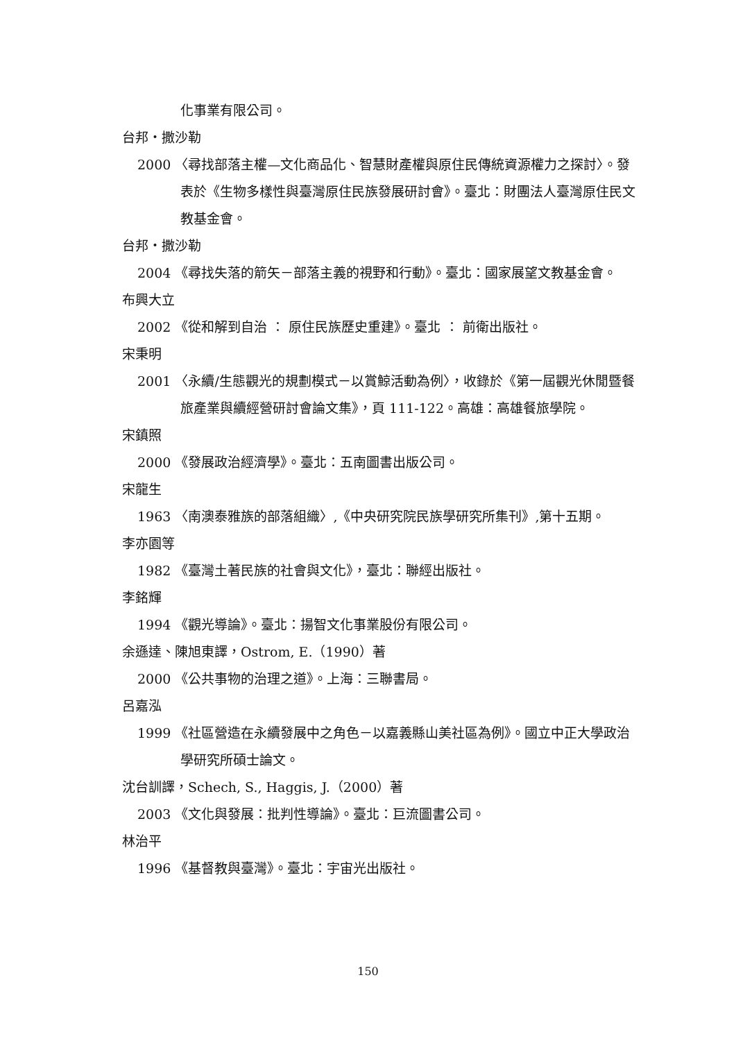化事業有限公司。
台邦・撒沙勒
2000 〈尋找部落主權—文化商品化、智慧財產權與原住民傳統資源權力之探討〉。發表於《生物多樣性與臺灣原住民族發展研討會》。臺北：財團法人臺灣原住民文教基金會。
台邦・撒沙勒
2004 《尋找失落的箭矢－部落主義的視野和行動》。臺北：國家展望文教基金會。
布興大立
2002 《從和解到自治 ： 原住民族歷史重建》。臺北 ： 前衛出版社。
宋秉明
2001 〈永續/生態觀光的規劃模式－以賞鯨活動為例〉，收錄於《第一屆觀光休閒暨餐旅產業與續經營研討會論文集》，頁 111-122。高雄：高雄餐旅學院。
宋鎮照
2000 《發展政治經濟學》。臺北：五南圖書出版公司。
宋龍生
1963 〈南澳泰雅族的部落組織〉,《中央研究院民族學研究所集刊》,第十五期。
李亦園等
1982 《臺灣土著民族的社會與文化》，臺北：聯經出版社。
李銘輝
1994 《觀光導論》。臺北：揚智文化事業股份有限公司。
余遜達、陳旭東譯，Ostrom, E.（1990）著
2000 《公共事物的治理之道》。上海：三聯書局。
呂嘉泓
1999 《社區營造在永續發展中之角色－以嘉義縣山美社區為例》。國立中正大學政治學研究所碩士論文。
沈台訓譯，Schech, S., Haggis, J.（2000）著
2003 《文化與發展：批判性導論》。臺北：巨流圖書公司。
林治平
1996 《基督教與臺灣》。臺北：宇宙光出版社。
150